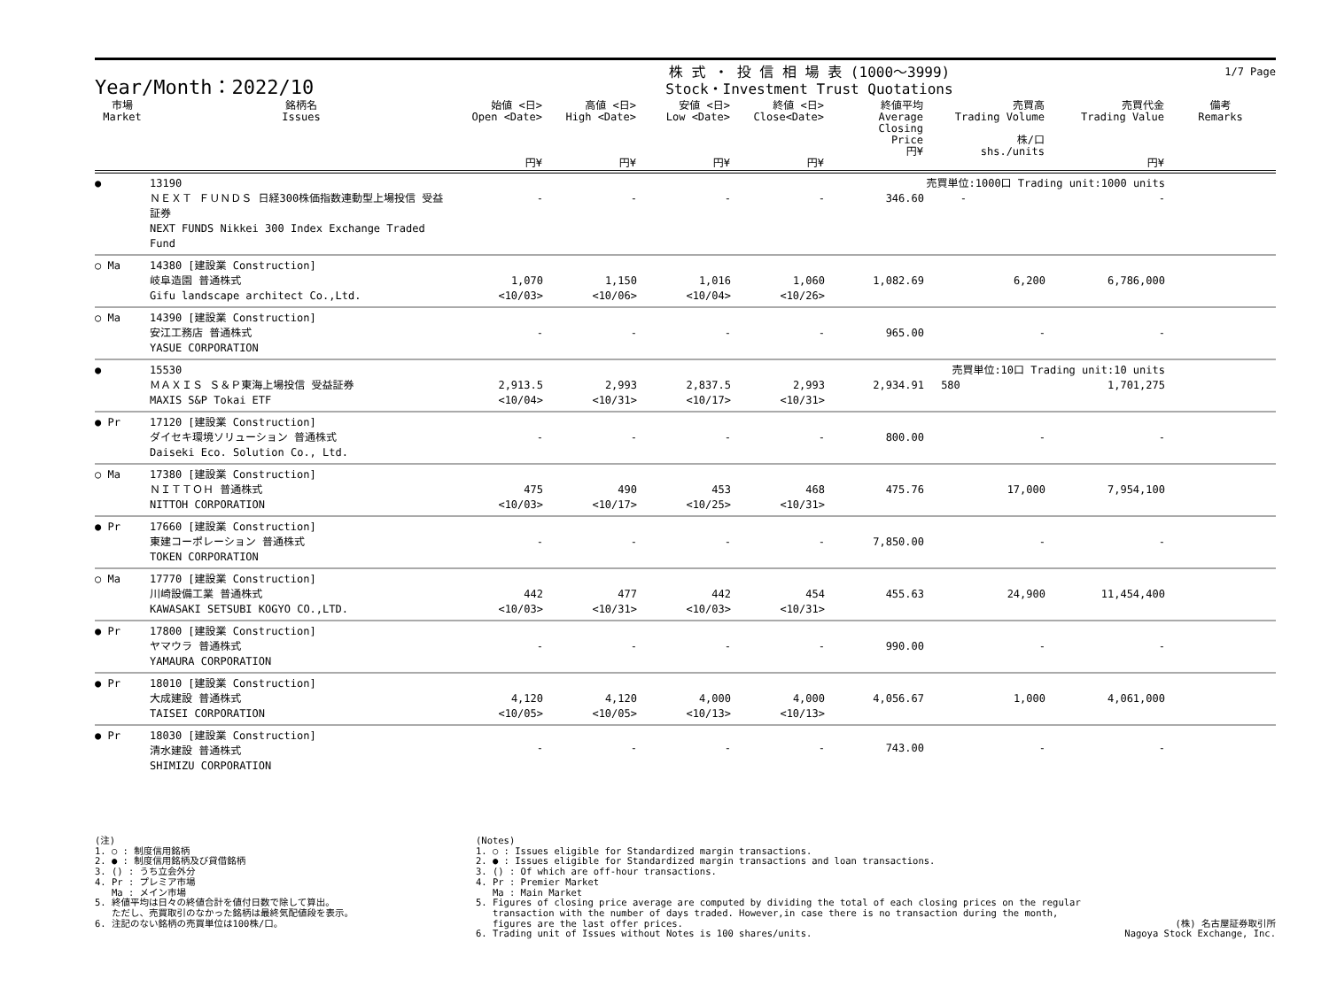Year/Month：2022/10
株 式 ・ 投 信 相 場 表 (1000～3999)
Stock・Investment Trust Quotations
1/7 Page
| 市場 Market | 銘柄名 Issues | 始値 <日> Open <Date> 円¥ | 高値 <日> High <Date> 円¥ | 安値 <日> Low <Date> 円¥ | 終値 <日> Close<Date> 円¥ | 終値平均 Average Closing Price 円¥ | 売買高 Trading Volume 株/口 shs./units | 売買代金 Trading Value 円¥ | 備考 Remarks |
| --- | --- | --- | --- | --- | --- | --- | --- | --- | --- |
| ● | 13190 ＮＥＸＴ ＦＵＮＤＳ 日経300株価指数連動型上場投信 受益証券 NEXT FUNDS Nikkei 300 Index Exchange Traded Fund | - | - | - | - | 346.60 | 売買単位:1000口 Trading unit:1000 units - - | | |
| ○ Ma | 14380 [建設業 Construction] 岐阜造園 普通株式 Gifu landscape architect Co.,Ltd. | 1,070 <10/03> | 1,150 <10/06> | 1,016 <10/04> | 1,060 <10/26> | 1,082.69 | 6,200 | 6,786,000 | |
| ○ Ma | 14390 [建設業 Construction] 安江工務店 普通株式 YASUE CORPORATION | - | - | - | - | 965.00 | - | - | |
| ● | 15530 ＭＡＸＩＳ Ｓ＆Ｐ東海上場投信 受益証券 MAXIS S&P Tokai ETF | 2,913.5 <10/04> | 2,993 <10/31> | 2,837.5 <10/17> | 2,993 <10/31> | 2,934.91 | 売買単位:10口 Trading unit:10 units 580 1,701,275 | | |
| ● Pr | 17120 [建設業 Construction] ダイセキ環境ソリューション 普通株式 Daiseki Eco. Solution Co., Ltd. | - | - | - | - | 800.00 | - | - | |
| ○ Ma | 17380 [建設業 Construction] ＮＩＴＴＯＨ 普通株式 NITTOH CORPORATION | 475 <10/03> | 490 <10/17> | 453 <10/25> | 468 <10/31> | 475.76 | 17,000 | 7,954,100 | |
| ● Pr | 17660 [建設業 Construction] 東建コーポレーション 普通株式 TOKEN CORPORATION | - | - | - | - | 7,850.00 | - | - | |
| ○ Ma | 17770 [建設業 Construction] 川崎設備工業 普通株式 KAWASAKI SETSUBI KOGYO CO.,LTD. | 442 <10/03> | 477 <10/31> | 442 <10/03> | 454 <10/31> | 455.63 | 24,900 | 11,454,400 | |
| ● Pr | 17800 [建設業 Construction] ヤマウラ 普通株式 YAMAURA CORPORATION | - | - | - | - | 990.00 | - | - | |
| ● Pr | 18010 [建設業 Construction] 大成建設 普通株式 TAISEI CORPORATION | 4,120 <10/05> | 4,120 <10/05> | 4,000 <10/13> | 4,000 <10/13> | 4,056.67 | 1,000 | 4,061,000 | |
| ● Pr | 18030 [建設業 Construction] 清水建設 普通株式 SHIMIZU CORPORATION | - | - | - | - | 743.00 | - | - | |
(注)
1. ○ : 制度信用銘柄
2. ● : 制度信用銘柄及び貸借銘柄
3. () : うち立会外分
4. Pr : プレミア市場
Ma : メイン市場
5. 終値平均は日々の終値合計を値付日数で除して算出。
ただし、売買取引のなかった銘柄は最終気配値段を表示。
6. 注記のない銘柄の売買単位は100株/口。
(Notes)
1. ○ : Issues eligible for Standardized margin transactions.
2. ● : Issues eligible for Standardized margin transactions and loan transactions.
3. () : Of which are off-hour transactions.
4. Pr : Premier Market
Ma : Main Market
5. Figures of closing price average are computed by dividing the total of each closing prices on the regular
transaction with the number of days traded. However,in case there is no transaction during the month,
figures are the last offer prices.
6. Trading unit of Issues without Notes is 100 shares/units.
(株) 名古屋証券取引所
Nagoya Stock Exchange, Inc.